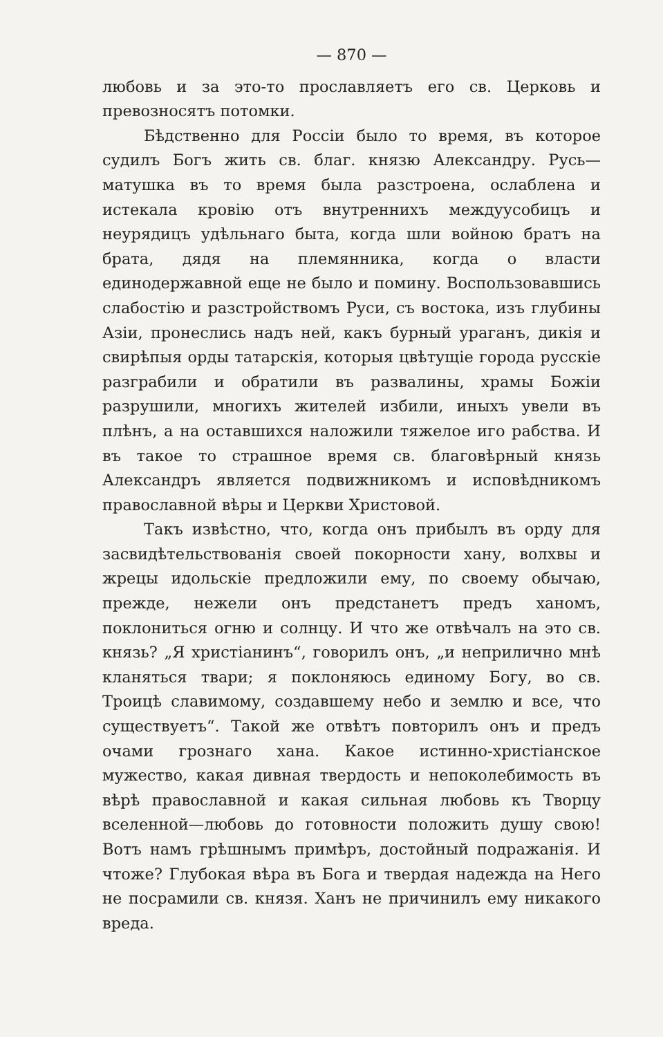— 870 —
любовь и за это-то прославляетъ его св. Церковь и превозносятъ потомки.
Бѣдственно для Россіи было то время, въ которое судилъ Богъ жить св. благ. князю Александру. Русь—матушка въ то время была разстроена, ослаблена и истекала кровію отъ внутреннихъ междуусобицъ и неурядицъ удѣльнаго быта, когда шли войною братъ на брата, дядя на племянника, когда о власти единодержавной еще не было и помину. Воспользовавшись слабостію и разстройствомъ Руси, съ востока, изъ глубины Азіи, пронеслись надъ ней, какъ бурный ураганъ, дикія и свирѣпыя орды татарскія, которыя цвѣтущіе города русскіе разграбили и обратили въ развалины, храмы Божіи разрушили, многихъ жителей избили, иныхъ увели въ плѣнъ, а на оставшихся наложили тяжелое иго рабства. И въ такое то страшное время св. благовѣрный князь Александръ является подвижникомъ и исповѣдникомъ православной вѣры и Церкви Христовой.
Такъ извѣстно, что, когда онъ прибылъ въ орду для засвидѣтельствованія своей покорности хану, волхвы и жрецы идольскіе предложили ему, по своему обычаю, прежде, нежели онъ предстанетъ предъ ханомъ, поклониться огню и солнцу. И что же отвѣчалъ на это св. князь? „Я христіанинъ“, говорилъ онъ, „и неприлично мнѣ кланяться твари; я поклоняюсь единому Богу, во св. Троицѣ славимому, создавшему небо и землю и все, что существуетъ“. Такой же отвѣтъ повторилъ онъ и предъ очами грознаго хана. Какое истинно-христіанское мужество, какая дивная твердость и непоколебимость въ вѣрѣ православной и какая сильная любовь къ Творцу вселенной—любовь до готовности положить душу свою! Вотъ намъ грѣшнымъ примѣръ, достойный подражанія. И чтоже? Глубокая вѣра въ Бога и твердая надежда на Него не посрамили св. князя. Ханъ не причинилъ ему никакого вреда.